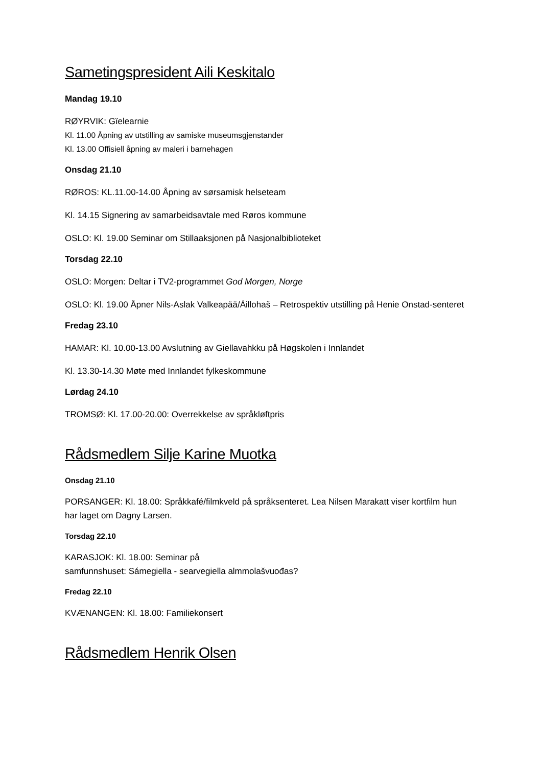Sametingspresident Aili Keskitalo
Mandag 19.10
RØYRVIK: Gïelearnie
Kl. 11.00 Åpning av utstilling av samiske museumsgjenstander
Kl. 13.00 Offisiell åpning av maleri i barnehagen
Onsdag 21.10
RØROS: KL.11.00-14.00 Åpning av sørsamisk helseteam
Kl. 14.15 Signering av samarbeidsavtale med Røros kommune
OSLO: Kl. 19.00 Seminar om Stillaaksjonen på Nasjonalbiblioteket
Torsdag 22.10
OSLO: Morgen: Deltar i TV2-programmet God Morgen, Norge
OSLO: Kl. 19.00 Åpner Nils-Aslak Valkeapää/Áillohaš – Retrospektiv utstilling på Henie Onstad-senteret
Fredag 23.10
HAMAR: Kl. 10.00-13.00 Avslutning av Giellavahkku på Høgskolen i Innlandet
Kl. 13.30-14.30 Møte med Innlandet fylkeskommune
Lørdag 24.10
TROMSØ: Kl. 17.00-20.00: Overrekkelse av språkløftpris
Rådsmedlem Silje Karine Muotka
Onsdag 21.10
PORSANGER: Kl. 18.00: Språkkafé/filmkveld på språksenteret. Lea Nilsen Marakatt viser kortfilm hun har laget om Dagny Larsen.
Torsdag 22.10
KARASJOK: Kl. 18.00: Seminar på
samfunnshuset: Sámegiella - searvegiella almmolašvuođas?
Fredag 22.10
KVÆNANGEN: Kl. 18.00: Familiekonsert
Rådsmedlem Henrik Olsen